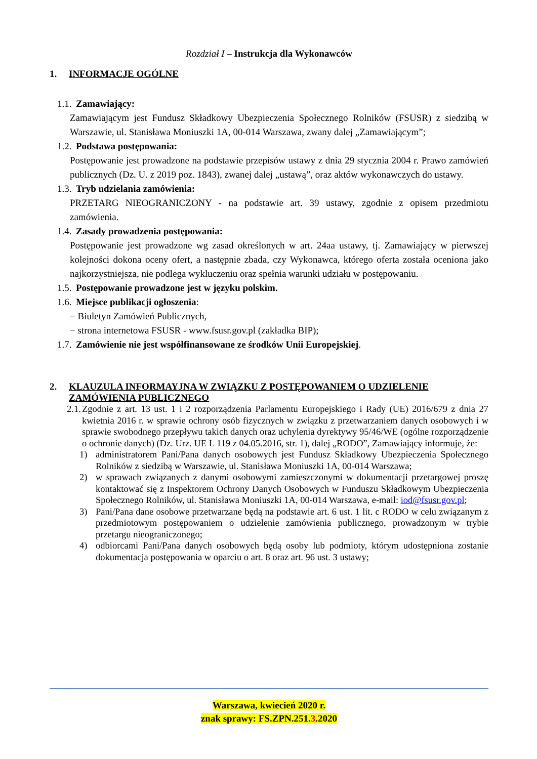Rozdział I – Instrukcja dla Wykonawców
1. INFORMACJE OGÓLNE
1.1. Zamawiający:
Zamawiającym jest Fundusz Składkowy Ubezpieczenia Społecznego Rolników (FSUSR) z siedzibą w Warszawie, ul. Stanisława Moniuszki 1A, 00-014 Warszawa, zwany dalej „Zamawiającym”;
1.2. Podstawa postępowania:
Postępowanie jest prowadzone na podstawie przepisów ustawy z dnia 29 stycznia 2004 r. Prawo zamówień publicznych (Dz. U. z 2019 poz. 1843), zwanej dalej „ustawą”, oraz aktów wykonawczych do ustawy.
1.3. Tryb udzielania zamówienia:
PRZETARG NIEOGRANICZONY - na podstawie art. 39 ustawy, zgodnie z opisem przedmiotu zamówienia.
1.4. Zasady prowadzenia postępowania:
Postępowanie jest prowadzone wg zasad określonych w art. 24aa ustawy, tj. Zamawiający w pierwszej kolejności dokona oceny ofert, a następnie zbada, czy Wykonawca, którego oferta została oceniona jako najkorzystniejsza, nie podlega wykluczeniu oraz spełnia warunki udziału w postępowaniu.
1.5. Postępowanie prowadzone jest w języku polskim.
1.6. Miejsce publikacji ogłoszenia:
− Biuletyn Zamówień Publicznych,
− strona internetowa FSUSR - www.fsusr.gov.pl (zakładka BIP);
1.7. Zamówienie nie jest współfinansowane ze środków Unii Europejskiej.
2. KLAUZULA INFORMAYJNA W ZWIĄZKU Z POSTĘPOWANIEM O UDZIELENIE ZAMÓWIENIA PUBLICZNEGO
2.1. Zgodnie z art. 13 ust. 1 i 2 rozporządzenia Parlamentu Europejskiego i Rady (UE) 2016/679 z dnia 27 kwietnia 2016 r. w sprawie ochrony osób fizycznych w związku z przetwarzaniem danych osobowych i w sprawie swobodnego przepływu takich danych oraz uchylenia dyrektywy 95/46/WE (ogólne rozporządzenie o ochronie danych) (Dz. Urz. UE L 119 z 04.05.2016, str. 1), dalej „RODO”, Zamawiający informuje, że:
1) administratorem Pani/Pana danych osobowych jest Fundusz Składkowy Ubezpieczenia Społecznego Rolników z siedzibą w Warszawie, ul. Stanisława Moniuszki 1A, 00-014 Warszawa;
2) w sprawach związanych z danymi osobowymi zamieszczonymi w dokumentacji przetargowej proszę kontaktować się z Inspektorem Ochrony Danych Osobowych w Funduszu Składkowym Ubezpieczenia Społecznego Rolników, ul. Stanisława Moniuszki 1A, 00-014 Warszawa, e-mail: iod@fsusr.gov.pl;
3) Pani/Pana dane osobowe przetwarzane będą na podstawie art. 6 ust. 1 lit. c RODO w celu związanym z przedmiotowym postępowaniem o udzielenie zamówienia publicznego, prowadzonym w trybie przetargu nieograniczonego;
4) odbiorcami Pani/Pana danych osobowych będą osoby lub podmioty, którym udostępniona zostanie dokumentacja postępowania w oparciu o art. 8 oraz art. 96 ust. 3 ustawy;
Warszawa, kwiecień 2020 r.
znak sprawy: FS.ZPN.251.3.2020